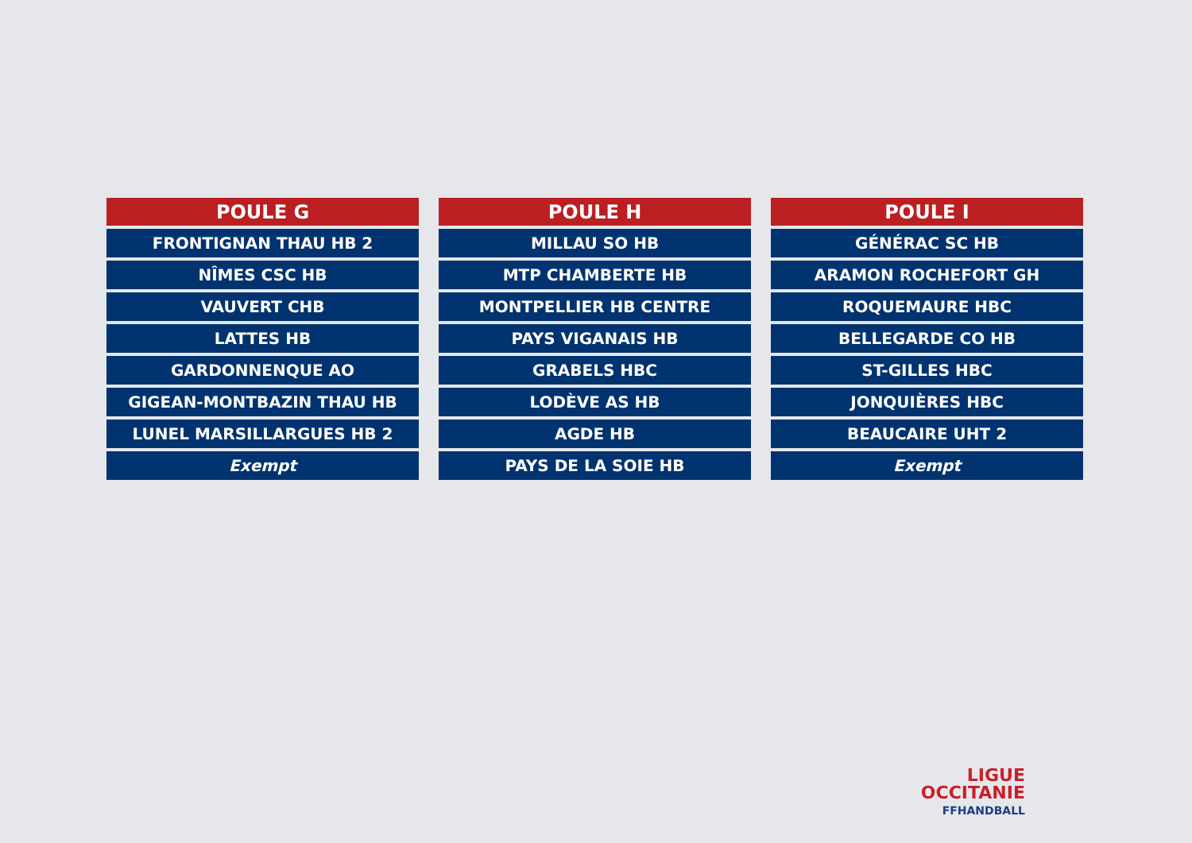| POULE G |
| --- |
| FRONTIGNAN THAU HB 2 |
| NÎMES CSC HB |
| VAUVERT CHB |
| LATTES HB |
| GARDONNENQUE AO |
| GIGEAN-MONTBAZIN THAU HB |
| LUNEL MARSILLARGUES HB 2 |
| Exempt |
| POULE H |
| --- |
| MILLAU SO HB |
| MTP CHAMBERTE HB |
| MONTPELLIER HB CENTRE |
| PAYS VIGANAIS HB |
| GRABELS HBC |
| LODÈVE AS HB |
| AGDE HB |
| PAYS DE LA SOIE HB |
| POULE I |
| --- |
| GÉNÉRAC SC HB |
| ARAMON ROCHEFORT GH |
| ROQUEMAURE HBC |
| BELLEGARDE CO HB |
| ST-GILLES HBC |
| JONQUIÈRES HBC |
| BEAUCAIRE UHT 2 |
| Exempt |
LIGUE
OCCITANIE
FFHANDBALL